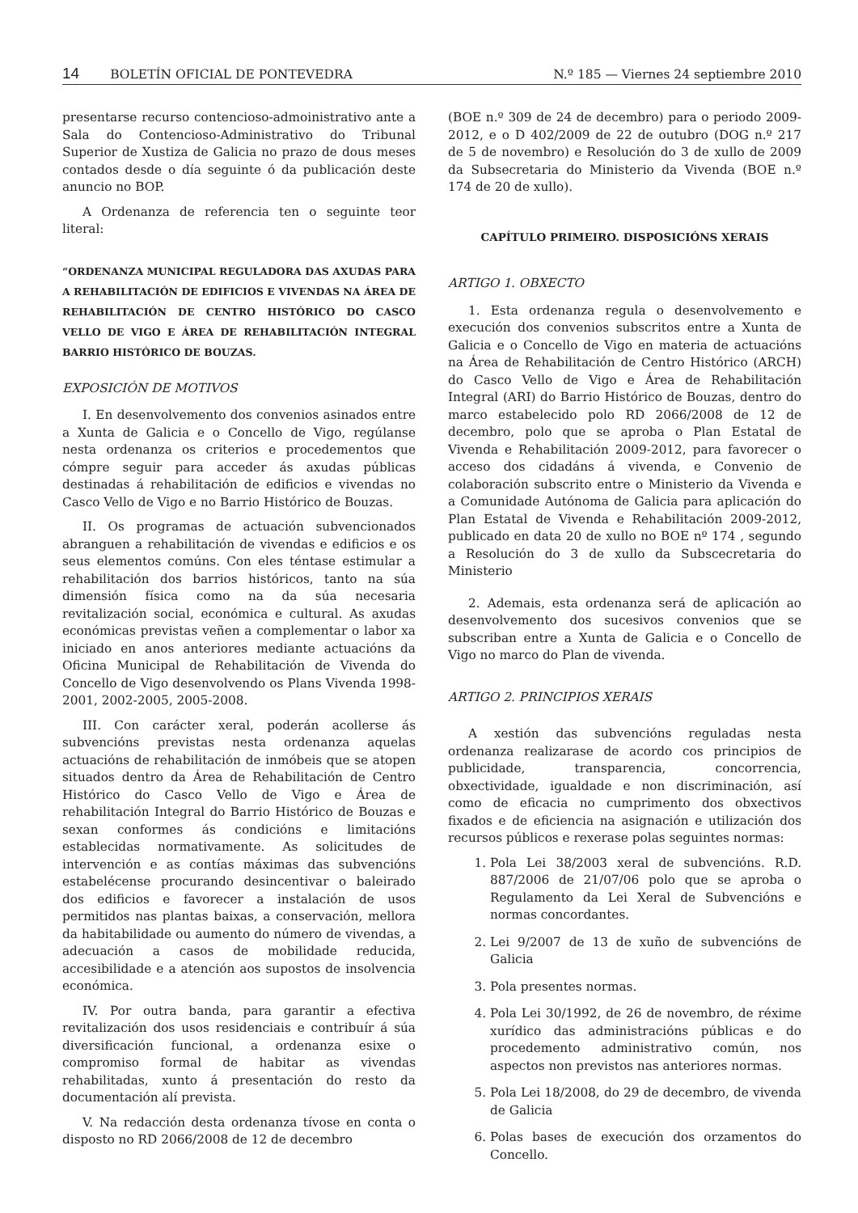14 BOLETÍN OFICIAL DE PONTEVEDRA N.º 185 — Viernes 24 septiembre 2010
presentarse recurso contencioso-admoinistrativo ante a Sala do Contencioso-Administrativo do Tribunal Superior de Xustiza de Galicia no prazo de dous meses contados desde o día seguinte ó da publicación deste anuncio no BOP.
A Ordenanza de referencia ten o seguinte teor literal:
“ORDENANZA MUNICIPAL REGULADORA DAS AXUDAS PARA A REHABILITACIÓN DE EDIFICIOS E VIVENDAS NA ÁREA DE REHABILITACIÓN DE CENTRO HISTÓRICO DO CASCO VELLO DE VIGO E ÁREA DE REHABILITACIÓN INTEGRAL BARRIO HISTÓRICO DE BOUZAS.
EXPOSICIÓN DE MOTIVOS
I. En desenvolvemento dos convenios asinados entre a Xunta de Galicia e o Concello de Vigo, regúlanse nesta ordenanza os criterios e procedementos que cómpre seguir para acceder ás axudas públicas destinadas á rehabilitación de edificios e vivendas no Casco Vello de Vigo e no Barrio Histórico de Bouzas.
II. Os programas de actuación subvencionados abranguen a rehabilitación de vivendas e edificios e os seus elementos comúns. Con eles téntase estimular a rehabilitación dos barrios históricos, tanto na súa dimensión física como na da súa necesaria revitalización social, económica e cultural. As axudas económicas previstas veñen a complementar o labor xa iniciado en anos anteriores mediante actuacións da Oficina Municipal de Rehabilitación de Vivenda do Concello de Vigo desenvolvendo os Plans Vivenda 1998-2001, 2002-2005, 2005-2008.
III. Con carácter xeral, poderán acollerse ás subvencións previstas nesta ordenanza aquelas actuacións de rehabilitación de inmóbeis que se atopen situados dentro da Área de Rehabilitación de Centro Histórico do Casco Vello de Vigo e Área de rehabilitación Integral do Barrio Histórico de Bouzas e sexan conformes ás condicións e limitacións establecidas normativamente. As solicitudes de intervención e as contías máximas das subvencións estabelécense procurando desincentivar o baleirado dos edificios e favorecer a instalación de usos permitidos nas plantas baixas, a conservación, mellora da habitabilidade ou aumento do número de vivendas, a adecuación a casos de mobilidade reducida, accesibilidade e a atención aos supostos de insolvencia económica.
IV. Por outra banda, para garantir a efectiva revitalización dos usos residenciais e contribuír á súa diversificación funcional, a ordenanza esixe o compromiso formal de habitar as vivendas rehabilitadas, xunto á presentación do resto da documentación alí prevista.
V. Na redacción desta ordenanza tívose en conta o disposto no RD 2066/2008 de 12 de decembro
(BOE n.º 309 de 24 de decembro) para o periodo 2009-2012, e o D 402/2009 de 22 de outubro (DOG n.º 217 de 5 de novembro) e Resolución do 3 de xullo de 2009 da Subsecretaria do Ministerio da Vivenda (BOE n.º 174 de 20 de xullo).
CAPÍTULO PRIMEIRO. DISPOSICIÓNS XERAIS
ARTIGO 1. OBXECTO
1. Esta ordenanza regula o desenvolvemento e execución dos convenios subscritos entre a Xunta de Galicia e o Concello de Vigo en materia de actuacións na Área de Rehabilitación de Centro Histórico (ARCH) do Casco Vello de Vigo e Área de Rehabilitación Integral (ARI) do Barrio Histórico de Bouzas, dentro do marco estabelecido polo RD 2066/2008 de 12 de decembro, polo que se aproba o Plan Estatal de Vivenda e Rehabilitación 2009-2012, para favorecer o acceso dos cidadáns á vivenda, e Convenio de colaboración subscrito entre o Ministerio da Vivenda e a Comunidade Autónoma de Galicia para aplicación do Plan Estatal de Vivenda e Rehabilitación 2009-2012, publicado en data 20 de xullo no BOE nº 174 , segundo a Resolución do 3 de xullo da Subscecretaria do Ministerio
2. Ademais, esta ordenanza será de aplicación ao desenvolvemento dos sucesivos convenios que se subscriban entre a Xunta de Galicia e o Concello de Vigo no marco do Plan de vivenda.
ARTIGO 2. PRINCIPIOS XERAIS
A xestión das subvencións reguladas nesta ordenanza realizarase de acordo cos principios de publicidade, transparencia, concorrencia, obxectividade, igualdade e non discriminación, así como de eficacia no cumprimento dos obxectivos fixados e de eficiencia na asignación e utilización dos recursos públicos e rexerase polas seguintes normas:
1. Pola Lei 38/2003 xeral de subvencións. R.D. 887/2006 de 21/07/06 polo que se aproba o Regulamento da Lei Xeral de Subvencións e normas concordantes.
2. Lei 9/2007 de 13 de xuño de subvencións de Galicia
3. Pola presentes normas.
4. Pola Lei 30/1992, de 26 de novembro, de réxime xurídico das administracións públicas e do procedemento administrativo común, nos aspectos non previstos nas anteriores normas.
5. Pola Lei 18/2008, do 29 de decembro, de vivenda de Galicia
6. Polas bases de execución dos orzamentos do Concello.